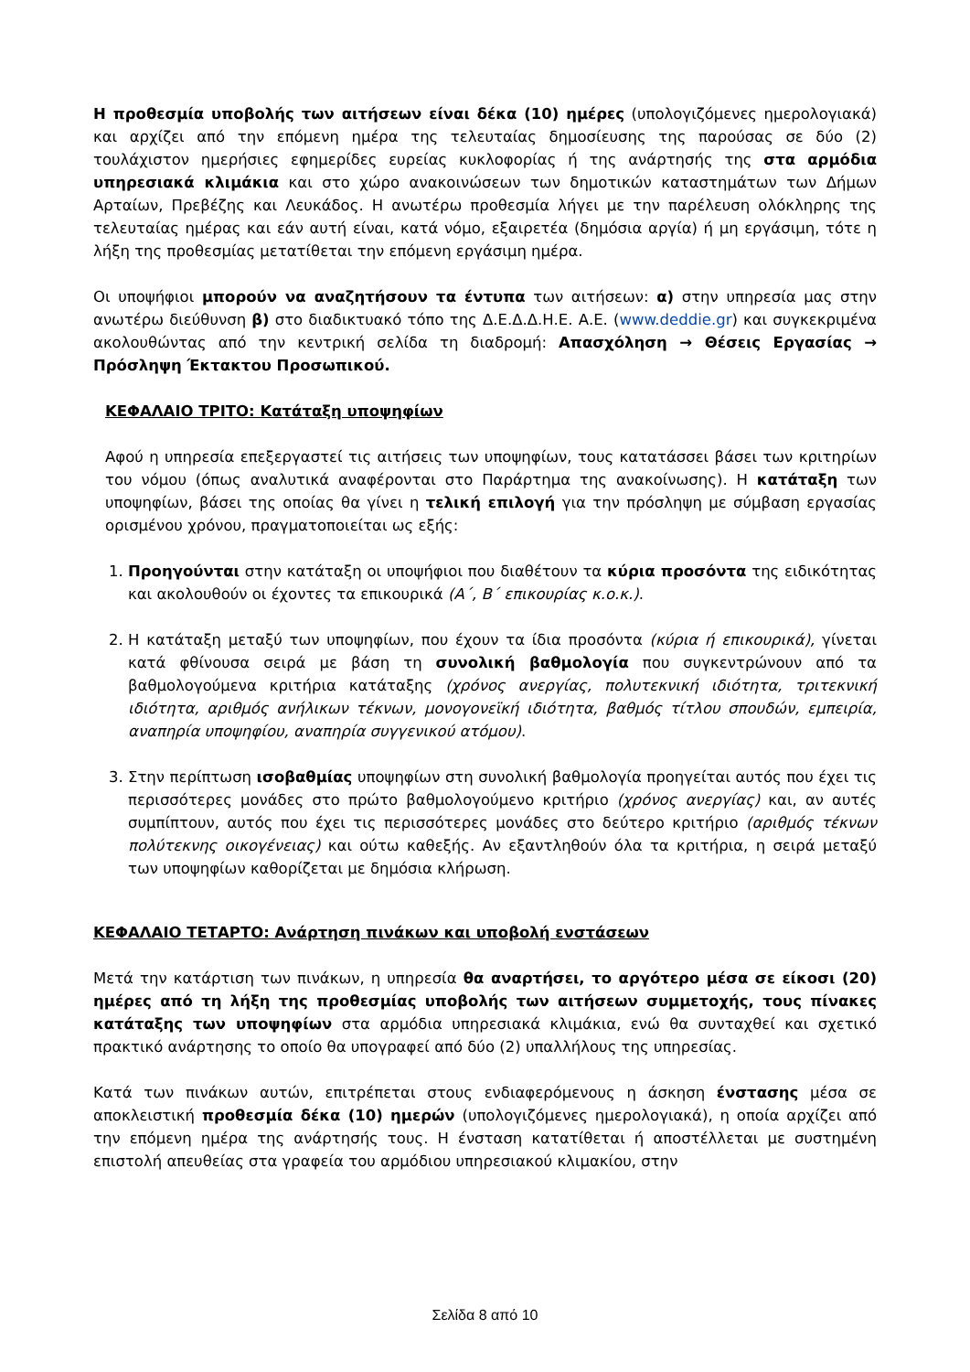Η προθεσμία υποβολής των αιτήσεων είναι δέκα (10) ημέρες (υπολογιζόμενες ημερολογιακά) και αρχίζει από την επόμενη ημέρα της τελευταίας δημοσίευσης της παρούσας σε δύο (2) τουλάχιστον ημερήσιες εφημερίδες ευρείας κυκλοφορίας ή της ανάρτησής της στα αρμόδια υπηρεσιακά κλιμάκια και στο χώρο ανακοινώσεων των δημοτικών καταστημάτων των Δήμων Αρταίων, Πρεβέζης και Λευκάδος. Η ανωτέρω προθεσμία λήγει με την παρέλευση ολόκληρης της τελευταίας ημέρας και εάν αυτή είναι, κατά νόμο, εξαιρετέα (δημόσια αργία) ή μη εργάσιμη, τότε η λήξη της προθεσμίας μετατίθεται την επόμενη εργάσιμη ημέρα.
Οι υποψήφιοι μπορούν να αναζητήσουν τα έντυπα των αιτήσεων: α) στην υπηρεσία μας στην ανωτέρω διεύθυνση β) στο διαδικτυακό τόπο της Δ.Ε.Δ.Δ.Η.Ε. Α.Ε. (www.deddie.gr) και συγκεκριμένα ακολουθώντας από την κεντρική σελίδα τη διαδρομή: Απασχόληση → Θέσεις Εργασίας → Πρόσληψη Έκτακτου Προσωπικού.
ΚΕΦΑΛΑΙΟ ΤΡΙΤΟ: Κατάταξη υποψηφίων
Αφού η υπηρεσία επεξεργαστεί τις αιτήσεις των υποψηφίων, τους κατατάσσει βάσει των κριτηρίων του νόμου (όπως αναλυτικά αναφέρονται στο Παράρτημα της ανακοίνωσης). Η κατάταξη των υποψηφίων, βάσει της οποίας θα γίνει η τελική επιλογή για την πρόσληψη με σύμβαση εργασίας ορισμένου χρόνου, πραγματοποιείται ως εξής:
1. Προηγούνται στην κατάταξη οι υποψήφιοι που διαθέτουν τα κύρια προσόντα της ειδικότητας και ακολουθούν οι έχοντες τα επικουρικά (Α΄, Β΄ επικουρίας κ.ο.κ.).
2. Η κατάταξη μεταξύ των υποψηφίων, που έχουν τα ίδια προσόντα (κύρια ή επικουρικά), γίνεται κατά φθίνουσα σειρά με βάση τη συνολική βαθμολογία που συγκεντρώνουν από τα βαθμολογούμενα κριτήρια κατάταξης (χρόνος ανεργίας, πολυτεκνική ιδιότητα, τριτεκνική ιδιότητα, αριθμός ανήλικων τέκνων, μονογονεϊκή ιδιότητα, βαθμός τίτλου σπουδών, εμπειρία, αναπηρία υποψηφίου, αναπηρία συγγενικού ατόμου).
3. Στην περίπτωση ισοβαθμίας υποψηφίων στη συνολική βαθμολογία προηγείται αυτός που έχει τις περισσότερες μονάδες στο πρώτο βαθμολογούμενο κριτήριο (χρόνος ανεργίας) και, αν αυτές συμπίπτουν, αυτός που έχει τις περισσότερες μονάδες στο δεύτερο κριτήριο (αριθμός τέκνων πολύτεκνης οικογένειας) και ούτω καθεξής. Αν εξαντληθούν όλα τα κριτήρια, η σειρά μεταξύ των υποψηφίων καθορίζεται με δημόσια κλήρωση.
ΚΕΦΑΛΑΙΟ ΤΕΤΑΡΤΟ: Ανάρτηση πινάκων και υποβολή ενστάσεων
Μετά την κατάρτιση των πινάκων, η υπηρεσία θα αναρτήσει, το αργότερο μέσα σε είκοσι (20) ημέρες από τη λήξη της προθεσμίας υποβολής των αιτήσεων συμμετοχής, τους πίνακες κατάταξης των υποψηφίων στα αρμόδια υπηρεσιακά κλιμάκια, ενώ θα συνταχθεί και σχετικό πρακτικό ανάρτησης το οποίο θα υπογραφεί από δύο (2) υπαλλήλους της υπηρεσίας.
Κατά των πινάκων αυτών, επιτρέπεται στους ενδιαφερόμενους η άσκηση ένστασης μέσα σε αποκλειστική προθεσμία δέκα (10) ημερών (υπολογιζόμενες ημερολογιακά), η οποία αρχίζει από την επόμενη ημέρα της ανάρτησής τους. Η ένσταση κατατίθεται ή αποστέλλεται με συστημένη επιστολή απευθείας στα γραφεία του αρμόδιου υπηρεσιακού κλιμακίου, στην
Σελίδα 8 από 10